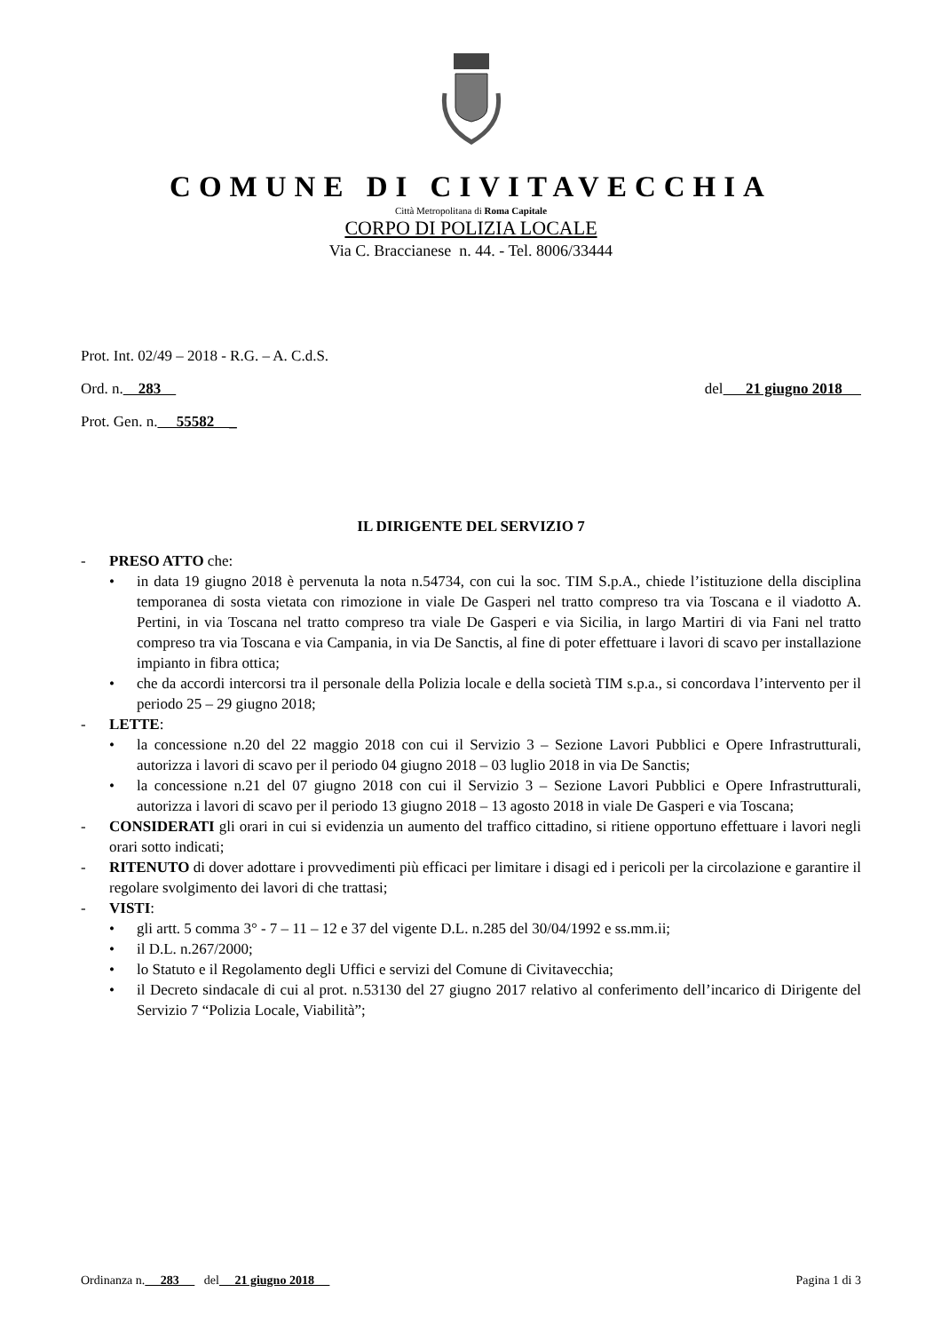COMUNE DI CIVITAVECCHIA
Città Metropolitana di Roma Capitale
CORPO DI POLIZIA LOCALE
Via C. Braccianese n. 44. - Tel. 8006/33444
Prot. Int. 02/49 – 2018 - R.G. – A. C.d.S.
Ord. n. 283 del 21 giugno 2018
Prot. Gen. n. 55582 _
IL DIRIGENTE DEL SERVIZIO 7
- PRESO ATTO che:
• in data 19 giugno 2018 è pervenuta la nota n.54734, con cui la soc. TIM S.p.A., chiede l’istituzione della disciplina temporanea di sosta vietata con rimozione in viale De Gasperi nel tratto compreso tra via Toscana e il viadotto A. Pertini, in via Toscana nel tratto compreso tra viale De Gasperi e via Sicilia, in largo Martiri di via Fani nel tratto compreso tra via Toscana e via Campania, in via De Sanctis, al fine di poter effettuare i lavori di scavo per installazione impianto in fibra ottica;
• che da accordi intercorsi tra il personale della Polizia locale e della società TIM s.p.a., si concordava l’intervento per il periodo 25 – 29 giugno 2018;
- LETTE:
• la concessione n.20 del 22 maggio 2018 con cui il Servizio 3 – Sezione Lavori Pubblici e Opere Infrastrutturali, autorizza i lavori di scavo per il periodo 04 giugno 2018 – 03 luglio 2018 in via De Sanctis;
• la concessione n.21 del 07 giugno 2018 con cui il Servizio 3 – Sezione Lavori Pubblici e Opere Infrastrutturali, autorizza i lavori di scavo per il periodo 13 giugno 2018 – 13 agosto 2018 in viale De Gasperi e via Toscana;
- CONSIDERATI gli orari in cui si evidenzia un aumento del traffico cittadino, si ritiene opportuno effettuare i lavori negli orari sotto indicati;
- RITENUTO di dover adottare i provvedimenti più efficaci per limitare i disagi ed i pericoli per la circolazione e garantire il regolare svolgimento dei lavori di che trattasi;
- VISTI:
• gli artt. 5 comma 3° - 7 – 11 – 12 e 37 del vigente D.L. n.285 del 30/04/1992 e ss.mm.ii;
• il D.L. n.267/2000;
• lo Statuto e il Regolamento degli Uffici e servizi del Comune di Civitavecchia;
• il Decreto sindacale di cui al prot. n.53130 del 27 giugno 2017 relativo al conferimento dell’incarico di Dirigente del Servizio 7 “Polizia Locale, Viabilità”;
Ordinanza n. 283 del 21 giugno 2018 Pagina 1 di 3